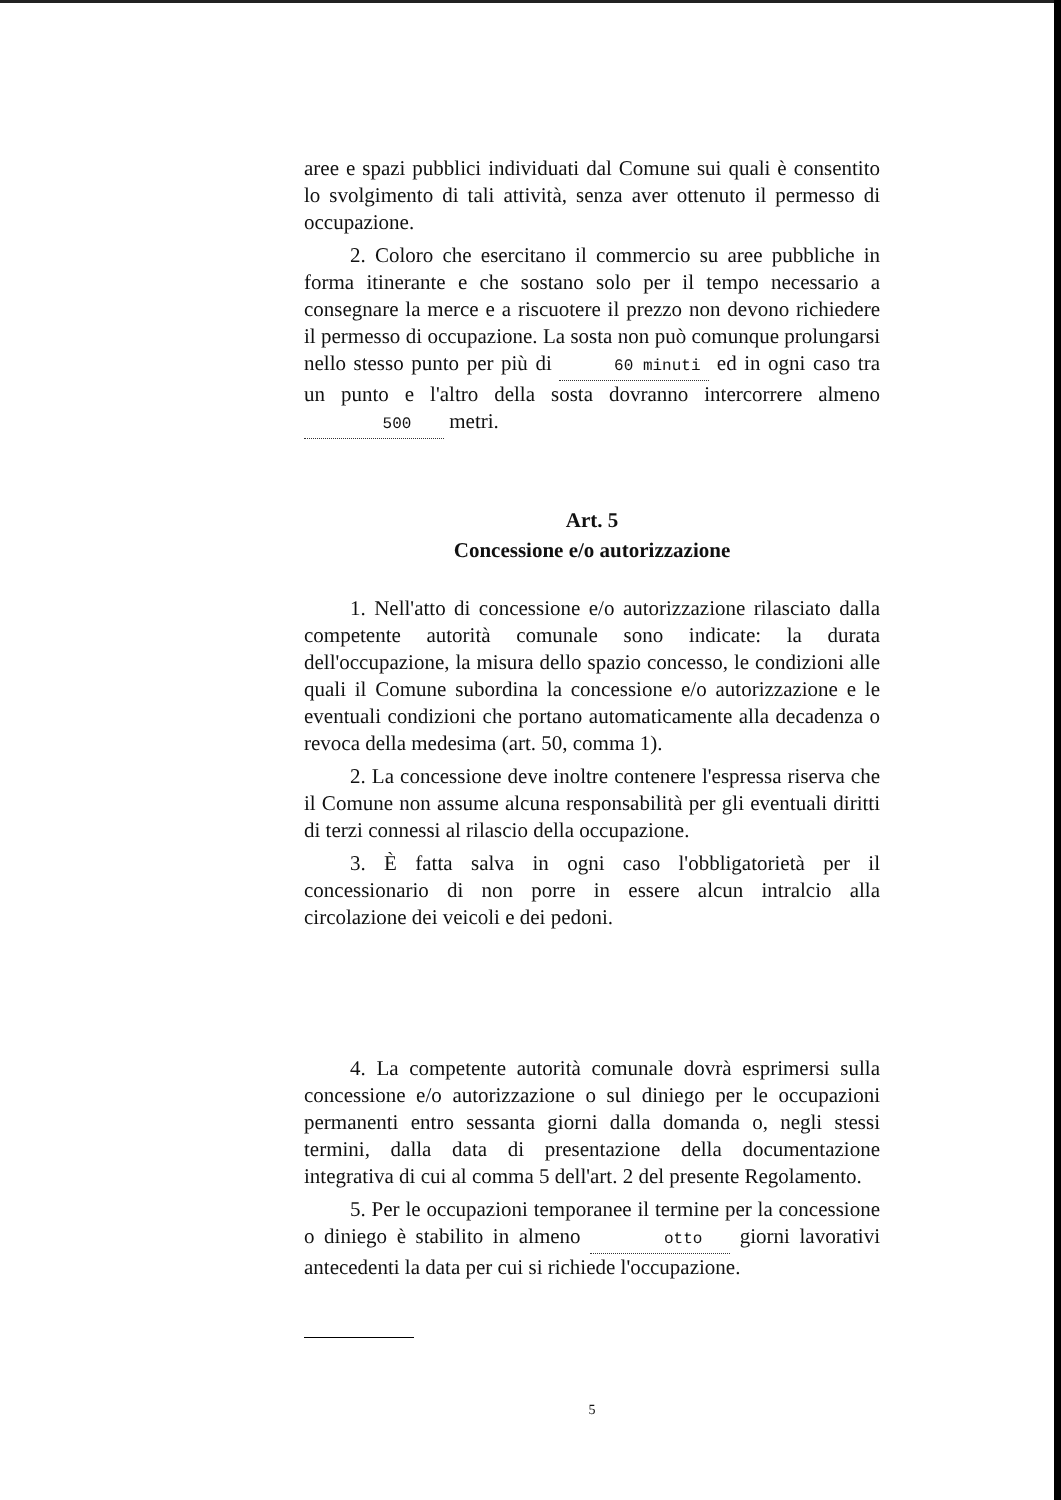aree e spazi pubblici individuati dal Comune sui quali è consentito lo svolgimento di tali attività, senza aver ottenuto il permesso di occupazione.
2. Coloro che esercitano il commercio su aree pubbliche in forma itinerante e che sostano solo per il tempo necessario a consegnare la merce e a riscuotere il prezzo non devono richiedere il permesso di occupazione. La sosta non può comunque prolungarsi nello stesso punto per più di 60 minuti ed in ogni caso tra un punto e l'altro della sosta dovranno intercorrere almeno 500 metri.
Art. 5
Concessione e/o autorizzazione
1. Nell'atto di concessione e/o autorizzazione rilasciato dalla competente autorità comunale sono indicate: la durata dell'occupazione, la misura dello spazio concesso, le condizioni alle quali il Comune subordina la concessione e/o autorizzazione e le eventuali condizioni che portano automaticamente alla decadenza o revoca della medesima (art. 50, comma 1).
2. La concessione deve inoltre contenere l'espressa riserva che il Comune non assume alcuna responsabilità per gli eventuali diritti di terzi connessi al rilascio della occupazione.
3. È fatta salva in ogni caso l'obbligatorietà per il concessionario di non porre in essere alcun intralcio alla circolazione dei veicoli e dei pedoni.
4. La competente autorità comunale dovrà esprimersi sulla concessione e/o autorizzazione o sul diniego per le occupazioni permanenti entro sessanta giorni dalla domanda o, negli stessi termini, dalla data di presentazione della documentazione integrativa di cui al comma 5 dell'art. 2 del presente Regolamento.
5. Per le occupazioni temporanee il termine per la concessione o diniego è stabilito in almeno otto giorni lavorativi antecedenti la data per cui si richiede l'occupazione.
5